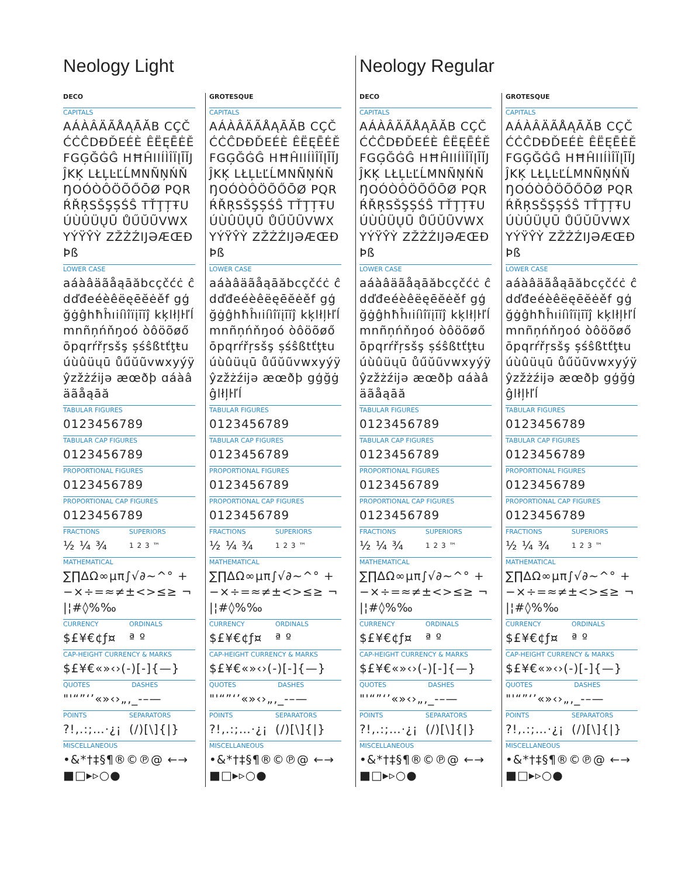Neology Light
DECO
CAPITALS
AÁÀÂÄÃÅĄĀĂB CÇČĆĊĈDĐĎEÉÈ ÊËĘĒĖĚFGĢĞĠĜ HĦĤIIÍÌÎÏĮĪĬJĴKĶ LŁĻĿĽĹMNÑŅŃŇ ŊOÓÒÔÖÕŐŌØ PQRŔŘŖSŠŞȘŚŜ TŤŢȚŦUÚÙÛÜŲŪ ŮŰŬŨVWXYÝŸŶỲ ZŽŻŹIJƏÆŒÐÞß
LOWER CASE
aáàâäãåąāăbcçčćċ ĉdďđeéèêëęēĕėěf gģğġĝhħĥıiíìîïįīĭĵ kķlłļŀľĺmnñņńňŋoó òôöõøőōpqrŕřŗsšş șśŝßtťţŧuúùûüųū ůűŭũvwxyýÿŷzžżźĳə æœðþ ɑáàâäãåąāă
TABULAR FIGURES
0123456789
TABULAR CAP FIGURES
0123456789
PROPORTIONAL FIGURES
0123456789
PROPORTIONAL CAP FIGURES
0123456789
FRACTIONS
½ ¼ ¾
SUPERIORS
1 2 3 ™
MATHEMATICAL
∑∏∆Ω∞µπ∫√∂~^° +−×÷=≈≠±<>≤≥ ¬|¦#◊%‰
CURRENCY
$£¥€¢ƒ¤
ORDINALS
ª º
CAP-HEIGHT CURRENCY & MARKS
$£¥€«»‹›(-)[-]{—}
QUOTES
"'“”‘’«»‹›„‚
DASHES
_-–—
POINTS
?!,.:;…·¿¡
SEPARATORS
(/)[\]{|}
MISCELLANEOUS
•&*†‡§¶®©℗@ ←→■□▸▹○●
GROTESQUE
CAPITALS
AÁÀÂÄÃÅĄĀĂB CÇČĆĊĈDĐĎEÉÈ ÊËĘĒĖĚFGĢĞĠĜ HĦĤIIÍÌÎÏĮĪĬJĴKĶ LŁĻĿĽĹMNÑŅŃŇ ŊOÓÒÔÖÕŐŌØ PQRŔŘŖSŠŞȘŚŜ TŤŢȚŦUÚÙÛÜŲŪ ŮŰŬŨVWXYÝŸŶỲ ZŽŻŹIJƏÆŒÐÞß
LOWER CASE
aáàâäãåąāăbcçčćċ ĉdďđeéèêëęēĕėěf gģğġĝhħĥıiíìîïįīĭĵ kķlłļŀľĺmnñņńňŋoó òôöõøőōpqrŕřŗsšş șśŝßtťţŧuúùûüųū ůűŭũvwxyýÿŷzžżźĳə æœðþ gģğġĝlłļŀľĺ
TABULAR FIGURES
0123456789
TABULAR CAP FIGURES
0123456789
PROPORTIONAL FIGURES
0123456789
PROPORTIONAL CAP FIGURES
0123456789
FRACTIONS
½ ¼ ¾
SUPERIORS
1 2 3 ™
MATHEMATICAL
∑∏∆Ω∞µπ∫√∂~^° +−×÷=≈≠±<>≤≥ ¬|¦#◊%‰
CURRENCY
$£¥€¢ƒ¤
ORDINALS
ª º
CAP-HEIGHT CURRENCY & MARKS
$£¥€«»‹›(-)[-]{—}
QUOTES
"'“”‘’«»‹›„‚
DASHES
_-–—
POINTS
?!,.:;…·¿¡
SEPARATORS
(/)[\]{|}
MISCELLANEOUS
•&*†‡§¶®©℗@ ←→■□▸▹○●
Neology Regular
DECO
CAPITALS
AÁÀÂÄÃÅĄĀĂB CÇČĆĊĈDĐĎEÉÈ ÊËĘĒĖĚFGĢĞĠĜ HĦĤIIÍÌÎÏĮĪĬJĴKĶ LŁĻĿĽĹMNÑŅŃŇ ŊOÓÒÔÖÕŐŌØ PQRŔŘŖSŠŞȘŚŜ TŤŢȚŦUÚÙÛÜŲŪ ŮŰŬŨVWXYÝŸŶỲ ZŽŻŹIJƏÆŒÐÞß
LOWER CASE
aáàâäãåąāăbcçčćċ ĉdďđeéèêëęēĕėěf gģğġĝhħĥıiíìîïįīĭĵ kķlłļŀľĺmnñņńňŋoó òôöõøőōpqrŕřŗsšş șśŝßtťţŧuúùûüųū ůűŭũvwxyýÿŷzžżźĳə æœðþ ɑáàâäãåąāă
TABULAR FIGURES
0123456789
TABULAR CAP FIGURES
0123456789
PROPORTIONAL FIGURES
0123456789
PROPORTIONAL CAP FIGURES
0123456789
FRACTIONS
½ ¼ ¾
SUPERIORS
1 2 3 ™
MATHEMATICAL
∑∏∆Ω∞µπ∫√∂~^° +−×÷=≈≠±<>≤≥ ¬|¦#◊%‰
CURRENCY
$£¥€¢ƒ¤
ORDINALS
ª º
CAP-HEIGHT CURRENCY & MARKS
$£¥€«»‹›(-)[-]{—}
QUOTES
"'“”‘’«»‹›„‚
DASHES
_-–—
POINTS
?!,.:;…·¿¡
SEPARATORS
(/)[\]{|}
MISCELLANEOUS
•&*†‡§¶®©℗@ ←→■□▸▹○●
GROTESQUE
CAPITALS
AÁÀÂÄÃÅĄĀĂB CÇČĆĊĈDĐĎEÉÈ ÊËĘĒĖĚFGĢĞĠĜ HĦĤIIÍÌÎÏĮĪĬJĴKĶ LŁĻĿĽĹMNÑŅŃŇ ŊOÓÒÔÖÕŐŌØ PQRŔŘŖSŠŞȘŚŜ TŤŢȚŦUÚÙÛÜŲŪ ŮŰŬŨVWXYÝŸŶỲ ZŽŻŹIJƏÆŒÐÞß
LOWER CASE
aáàâäãåąāăbcçčćċ ĉdďđeéèêëęēĕėěf gģğġĝhħĥıiíìîïįīĭĵ kķlłļŀľĺmnñņńňŋoó òôöõøőōpqrŕřŗsšş șśŝßtťţŧuúùûüųū ůűŭũvwxyýÿŷzžżźĳə æœðþ gģğġĝlłļŀľĺ
TABULAR FIGURES
0123456789
TABULAR CAP FIGURES
0123456789
PROPORTIONAL FIGURES
0123456789
PROPORTIONAL CAP FIGURES
0123456789
FRACTIONS
½ ¼ ¾
SUPERIORS
1 2 3 ™
MATHEMATICAL
∑∏∆Ω∞µπ∫√∂~^° +−×÷=≈≠±<>≤≥ ¬|¦#◊%‰
CURRENCY
$£¥€¢ƒ¤
ORDINALS
ª º
CAP-HEIGHT CURRENCY & MARKS
$£¥€«»‹›(-)[-]{—}
QUOTES
"'“”‘’«»‹›„‚
DASHES
_-–—
POINTS
?!,.:;…·¿¡
SEPARATORS
(/)[\]{|}
MISCELLANEOUS
•&*†‡§¶®©℗@ ←→■□▸▹○●